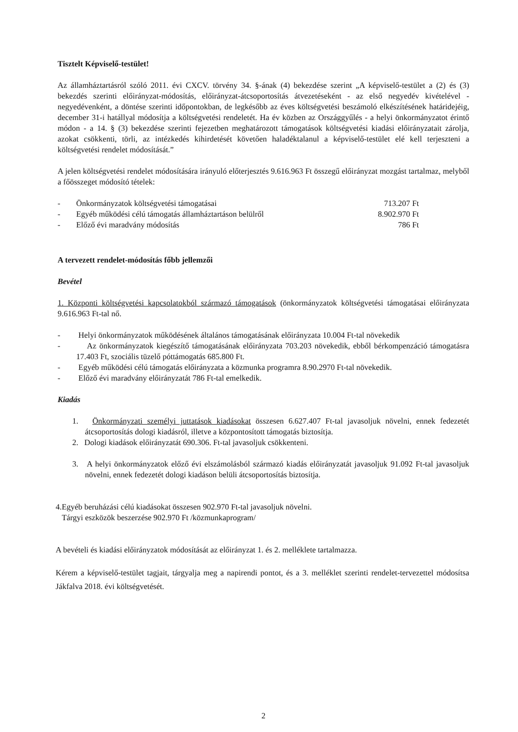Tisztelt Képviselő-testület!
Az államháztartásról szóló 2011. évi CXCV. törvény 34. §-ának (4) bekezdése szerint „A képviselő-testület a (2) és (3) bekezdés szerinti előirányzat-módosítás, előirányzat-átcsoportosítás átvezetéseként - az első negyedév kivételével - negyedévenként, a döntése szerinti időpontokban, de legkésőbb az éves költségvetési beszámoló elkészítésének határidejéig, december 31-i hatállyal módosítja a költségvetési rendeletét. Ha év közben az Országgyűlés - a helyi önkormányzatot érintő módon - a 14. § (3) bekezdése szerinti fejezetben meghatározott támogatások költségvetési kiadási előirányzatait zárolja, azokat csökkenti, törli, az intézkedés kihirdetését követően haladéktalanul a képviselő-testület elé kell terjeszteni a költségvetési rendelet módosítását.”
A jelen költségvetési rendelet módosítására irányuló előterjesztés 9.616.963 Ft összegű előirányzat mozgást tartalmaz, melyből a főösszeget módosító tételek:
| - | Önkormányzatok költségvetési támogatásai | 713.207 Ft |
| - | Egyéb működési célú támogatás államháztartáson belülről | 8.902.970 Ft |
| - | Előző évi maradvány módosítás | 786 Ft |
A tervezett rendelet-módosítás főbb jellemzői
Bevétel
1. Központi költségvetési kapcsolatokból származó támogatások (önkormányzatok költségvetési támogatásai előirányzata 9.616.963 Ft-tal nő.
- Helyi önkormányzatok működésének általános támogatásának előirányzata 10.004 Ft-tal növekedik
- Az önkormányzatok kiegészítő támogatásának előirányzata 703.203 növekedik, ebből bérkompenzáció támogatásra 17.403 Ft, szociális tüzelő póttámogatás 685.800 Ft.
- Egyéb működési célú támogatás előirányzata a közmunka programra 8.90.2970 Ft-tal növekedik.
- Előző évi maradvány előirányzatát 786 Ft-tal emelkedik.
Kiadás
1. Önkormányzati személyi juttatások kiadásokat összesen 6.627.407 Ft-tal javasoljuk növelni, ennek fedezetét átcsoportosítás dologi kiadásról, illetve a központosított támogatás biztosítja.
2. Dologi kiadások előirányzatát 690.306. Ft-tal javasoljuk csökkenteni.
3. A helyi önkormányzatok előző évi elszámolásból származó kiadás előirányzatát javasoljuk 91.092 Ft-tal javasoljuk növelni, ennek fedezetét dologi kiadáson belüli átcsoportosítás biztosítja.
4.Egyéb beruházási célú kiadásokat összesen 902.970 Ft-tal javasoljuk növelni.
Tárgyi eszközök beszerzése 902.970 Ft /közmunkaprogram/
A bevételi és kiadási előirányzatok módosítását az előirányzat 1. és 2. melléklete tartalmazza.
Kérem a képviselő-testület tagjait, tárgyalja meg a napirendi pontot, és a 3. melléklet szerinti rendelet-tervezettel módosítsa Jákfalva 2018. évi költségvetését.
2